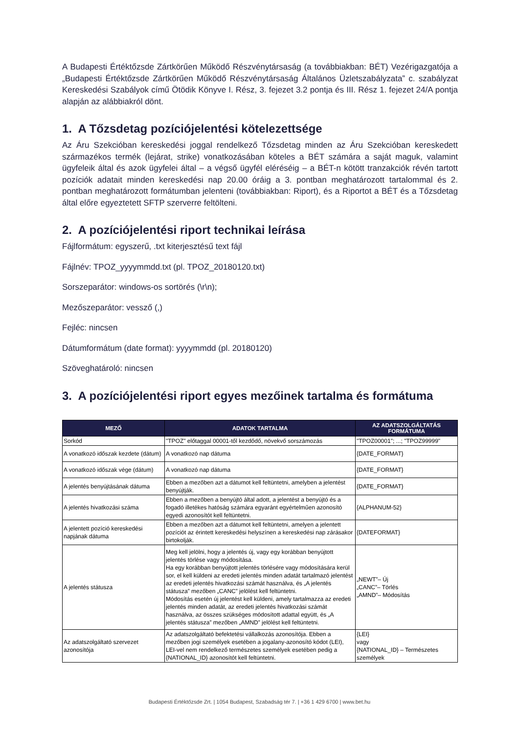A Budapesti Értéktőzsde Zártkörűen Működő Részvénytársaság (a továbbiakban: BÉT) Vezérigazgatója a „Budapesti Értéktőzsde Zártkörűen Működő Részvénytársaság Általános Üzletszabályzata” c. szabályzat Kereskedési Szabályok című Ötödik Könyve I. Rész, 3. fejezet 3.2 pontja és III. Rész 1. fejezet 24/A pontja alapján az alábbiakról dönt.
1. A Tőzsdetag pozíciójelentési kötelezettsége
Az Áru Szekcióban kereskedési joggal rendelkező Tőzsdetag minden az Áru Szekcióban kereskedett származékos termék (lejárat, strike) vonatkozásában köteles a BÉT számára a saját maguk, valamint ügyfeleik által és azok ügyfelei által – a végső ügyfél eléréséig – a BÉT-n kötött tranzakciók révén tartott pozíciók adatait minden kereskedési nap 20.00 óráig a 3. pontban meghatározott tartalommal és 2. pontban meghatározott formátumban jelenteni (továbbiakban: Riport), és a Riportot a BÉT és a Tőzsdetag által előre egyeztetett SFTP szerverre feltölteni.
2. A pozíciójelentési riport technikai leírása
Fájlformátum: egyszerű, .txt kiterjesztésű text fájl
Fájlnév: TPOZ_yyyymmdd.txt (pl. TPOZ_20180120.txt)
Sorszeparátor: windows-os sortörés (\r\n);
Mezőszeparátor: vessző (,)
Fejléc: nincsen
Dátumformátum (date format): yyyymmdd (pl. 20180120)
Szöveghatároló: nincsen
3. A pozíciójelentési riport egyes mezőinek tartalma és formátuma
| MEZŐ | ADATOK TARTALMA | AZ ADATSZOLGÁLTATÁS FORMÁTUMA |
| --- | --- | --- |
| Sorkód | "TPOZ" előtaggal 00001-től kezdődő, növekvő sorszámozás | "TPOZ00001"; ...; "TPOZ99999" |
| A vonatkozó időszak kezdete (dátum) | A vonatkozó nap dátuma | {DATE_FORMAT} |
| A vonatkozó időszak vége (dátum) | A vonatkozó nap dátuma | {DATE_FORMAT} |
| A jelentés benyújtásának dátuma | Ebben a mezőben azt a dátumot kell feltüntetni, amelyben a jelentést benyújtják. | {DATE_FORMAT} |
| A jelentés hivatkozási száma | Ebben a mezőben a benyújtó által adott, a jelentést a benyújtó és a fogadó illetékes hatóság számára egyaránt egyértelműen azonosító egyedi azonosítót kell feltüntetni. | {ALPHANUM-52} |
| A jelentett pozíció kereskedési napjának dátuma | Ebben a mezőben azt a dátumot kell feltüntetni, amelyen a jelentett pozíciót az érintett kereskedési helyszínen a kereskedési nap zárásakor birtokolják. | {DATEFORMAT} |
| A jelentés státusza | Meg kell jelölni, hogy a jelentés új, vagy egy korábban benyújtott jelentés törlése vagy módosítása. Ha egy korábban benyújtott jelentés törlésére vagy módosítására kerül sor, el kell küldeni az eredeti jelentés minden adatát tartalmazó jelentést az eredeti jelentés hivatkozási számát használva, és „A jelentés státusza” mezőben „CANC” jelölést kell feltüntetni. Módosítás esetén új jelentést kell küldeni, amely tartalmazza az eredeti jelentés minden adatát, az eredeti jelentés hivatkozási számát használva, az összes szükséges módosított adattal együtt, és „A jelentés státusza” mezőben „AMND” jelölést kell feltüntetni. | „NEWT”– Új „CANC”– Törlés „AMND”– Módosítás |
| Az adatszolgáltató szervezet azonosítója | Az adatszolgáltató befektetési vállalkozás azonosítója. Ebben a mezőben jogi személyek esetében a jogalany-azonosító kódot (LEI), LEI-vel nem rendelkező természetes személyek esetében pedig a {NATIONAL_ID} azonosítót kell feltüntetni. | {LEI} vagy {NATIONAL_ID} – Természetes személyek |
Budapesti Értéktőzsde Zrt. | 1054 Budapest, Szabadság tér 7. | +36 1 429 6700 | www.bet.hu